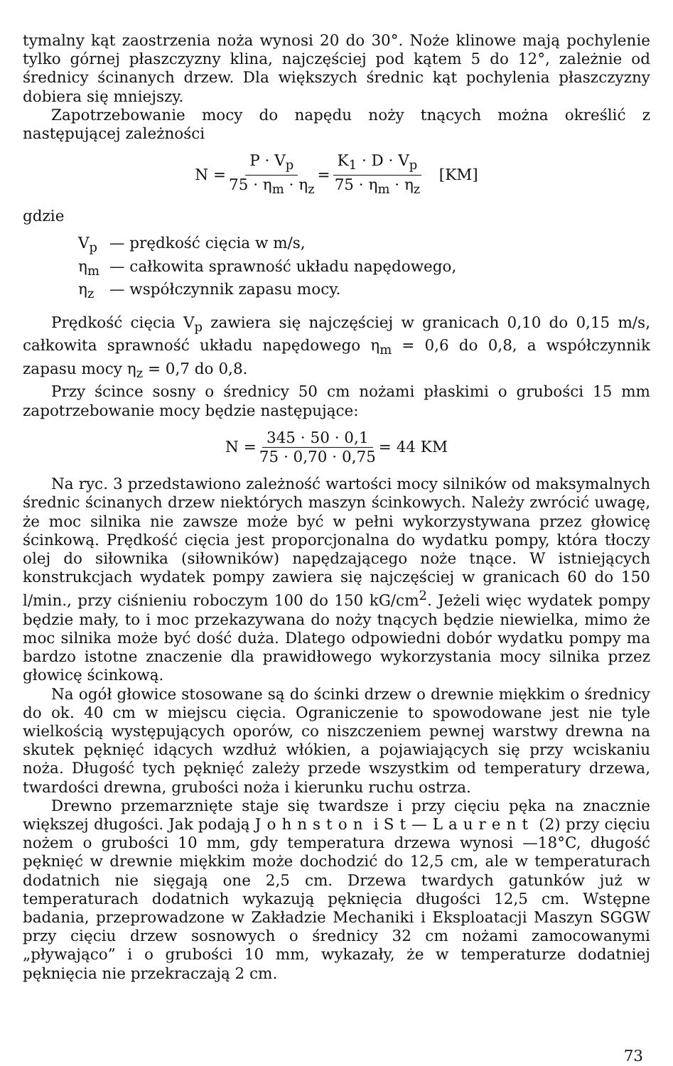tymalny kąt zaostrzenia noża wynosi 20 do 30°. Noże klinowe mają pochylenie tylko górnej płaszczyzny klina, najczęściej pod kątem 5 do 12°, zależnie od średnicy ścinanych drzew. Dla większych średnic kąt pochylenia płaszczyzny dobiera się mniejszy.
Zapotrzebowanie mocy do napędu noży tnących można określić z następującej zależności
N = P · V<sub>p</sub> 75 · η<sub>m</sub> · η<sub>z</sub> = K<sub>1</sub> · D · V<sub>p</sub> 75 · η<sub>m</sub> · η<sub>z</sub> [KM]
gdzie
V<sub>p</sub> — prędkość cięcia w m/s,
η<sub>m</sub> — całkowita sprawność układu napędowego,
η<sub>z</sub> — współczynnik zapasu mocy.
Prędkość cięcia V<sub>p</sub> zawiera się najczęściej w granicach 0,10 do 0,15 m/s, całkowita sprawność układu napędowego η<sub>m</sub> = 0,6 do 0,8, a współczynnik zapasu mocy η<sub>z</sub> = 0,7 do 0,8.
Przy ścince sosny o średnicy 50 cm nożami płaskimi o grubości 15 mm zapotrzebowanie mocy będzie następujące:
N = 345 · 50 · 0,1 75 · 0,70 · 0,75 = 44 KM
Na ryc. 3 przedstawiono zależność wartości mocy silników od maksymalnych średnic ścinanych drzew niektórych maszyn ścinkowych. Należy zwrócić uwagę, że moc silnika nie zawsze może być w pełni wykorzystywana przez głowicę ścinkową. Prędkość cięcia jest proporcjonalna do wydatku pompy, która tłoczy olej do siłownika (siłowników) napędzającego noże tnące. W istniejących konstrukcjach wydatek pompy zawiera się najczęściej w granicach 60 do 150 l/min., przy ciśnieniu roboczym 100 do 150 kG/cm<sup>2</sup>. Jeżeli więc wydatek pompy będzie mały, to i moc przekazywana do noży tnących będzie niewielka, mimo że moc silnika może być dość duża. Dlatego odpowiedni dobór wydatku pompy ma bardzo istotne znaczenie dla prawidłowego wykorzystania mocy silnika przez głowicę ścinkową.
Na ogół głowice stosowane są do ścinki drzew o drewnie miękkim o średnicy do ok. 40 cm w miejscu cięcia. Ograniczenie to spowodowane jest nie tyle wielkością występujących oporów, co niszczeniem pewnej warstwy drewna na skutek pęknięć idących wzdłuż włókien, a pojawiających się przy wciskaniu noża. Długość tych pęknięć zależy przede wszystkim od temperatury drzewa, twardości drewna, grubości noża i kierunku ruchu ostrza.
Drewno przemarznięte staje się twardsze i przy cięciu pęka na znacznie większej długości. Jak podają Johnston i St—Laurent (2) przy cięciu nożem o grubości 10 mm, gdy temperatura drzewa wynosi —18°C, długość pęknięć w drewnie miękkim może dochodzić do 12,5 cm, ale w temperaturach dodatnich nie sięgają one 2,5 cm. Drzewa twardych gatunków już w temperaturach dodatnich wykazują pęknięcia długości 12,5 cm. Wstępne badania, przeprowadzone w Zakładzie Mechaniki i Eksploatacji Maszyn SGGW przy cięciu drzew sosnowych o średnicy 32 cm nożami zamocowanymi „pływająco” i o grubości 10 mm, wykazały, że w temperaturze dodatniej pęknięcia nie przekraczają 2 cm.
73